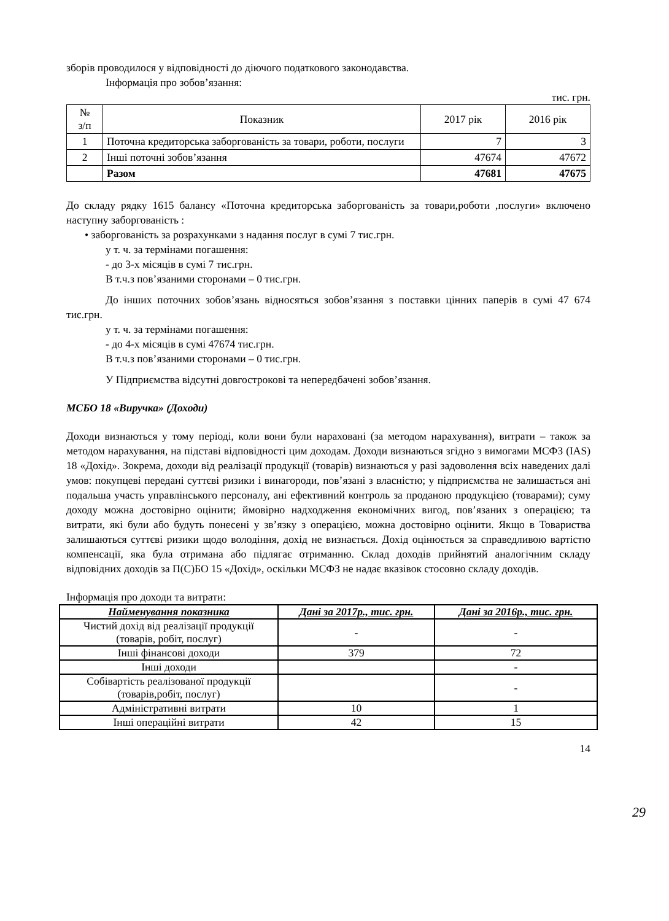зборів проводилося у відповідності до діючого податкового законодавства.
Інформація про зобов’язання:
тис. грн.
| № з/п | Показник | 2017 рік | 2016 рік |
| --- | --- | --- | --- |
| 1 | Поточна кредиторська заборгованість за товари, роботи, послуги | 7 | 3 |
| 2 | Інші поточні зобов’язання | 47674 | 47672 |
| | Разом | 47681 | 47675 |
До складу рядку 1615 балансу «Поточна кредиторська заборгованість за товари,роботи ,послуги» включено наступну заборгованість :
• заборгованість за розрахунками з надання послуг в сумі 7 тис.грн.
у т. ч. за термінами погашення:
- до 3-х місяців в сумі 7 тис.грн.
В т.ч.з пов’язаними сторонами – 0 тис.грн.
До інших поточних зобов’язань відносяться зобов’язання з поставки цінних паперів в сумі 47 674 тис.грн.
у т. ч. за термінами погашення:
- до 4-х місяців в сумі 47674 тис.грн.
В т.ч.з пов’язаними сторонами – 0 тис.грн.
У Підприємства відсутні довгострокові та непередбачені зобов’язання.
МСБО 18 «Виручка» (Доходи)
Доходи визнаються у тому періоді, коли вони були нараховані (за методом нарахування), витрати – також за методом нарахування, на підставі відповідності цим доходам. Доходи визнаються згідно з вимогами МСФЗ (IAS) 18 «Дохід». Зокрема, доходи від реалізації продукції (товарів) визнаються у разі задоволення всіх наведених далі умов: покупцеві передані суттєві ризики і винагороди, пов’язані з власністю; у підприємства не залишається ані подальша участь управлінського персоналу, ані ефективний контроль за проданою продукцією (товарами); суму доходу можна достовірно оцінити; ймовірно надходження економічних вигод, пов’язаних з операцією; та витрати, які були або будуть понесені у зв’язку з операцією, можна достовірно оцінити. Якщо в Товариства залишаються суттєві ризики щодо володіння, дохід не визнається. Дохід оцінюється за справедливою вартістю компенсації, яка була отримана або підлягає отриманню. Склад доходів прийнятий аналогічним складу відповідних доходів за П(С)БО 15 «Дохід», оскільки МСФЗ не надає вказівок стосовно складу доходів.
Інформація про доходи та витрати:
| Найменування показника | Дані за 2017р., тис. грн. | Дані за 2016р., тис. грн. |
| --- | --- | --- |
| Чистий дохід від реалізації продукції (товарів, робіт, послуг) | - | - |
| Інші фінансові доходи | 379 | 72 |
| Інші доходи | | - |
| Собівартість реалізованої продукції (товарів,робіт, послуг) | | - |
| Адміністративні витрати | 10 | 1 |
| Інші операційні витрати | 42 | 15 |
14
29